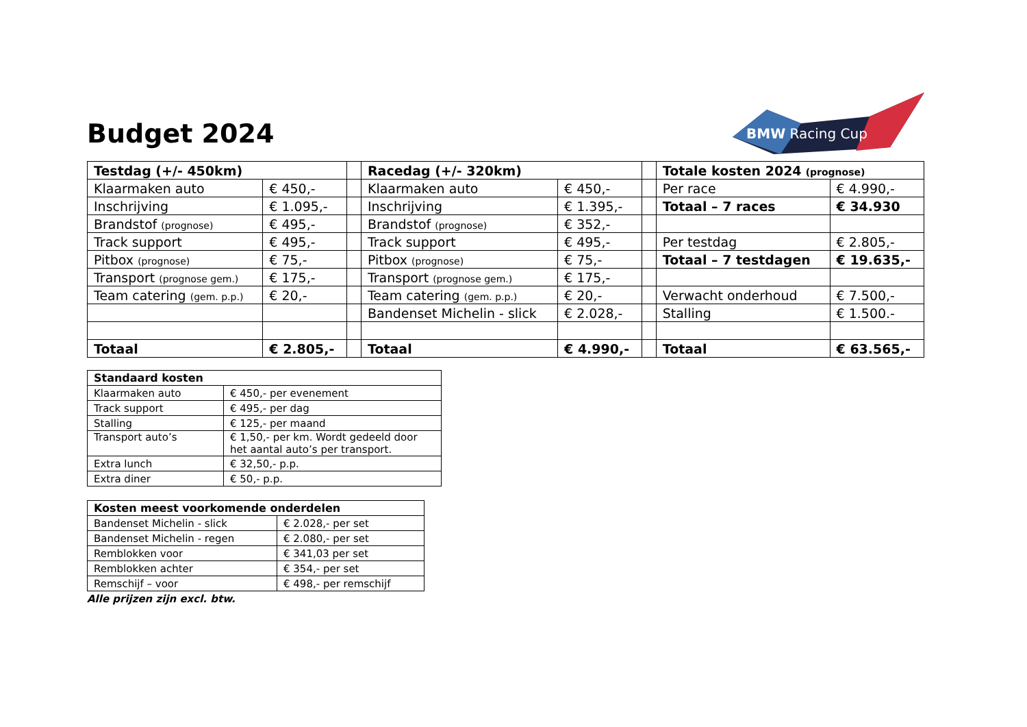Budget 2024
BMW Racing Cup
| Testdag (+/- 450km) | | | Racedag (+/- 320km) | | | Totale kosten 2024 (prognose) | |
| Klaarmaken auto | € 450,- | | Klaarmaken auto | € 450,- | | Per race | € 4.990,- |
| Inschrijving | € 1.095,- | | Inschrijving | € 1.395,- | | Totaal – 7 races | € 34.930 |
| Brandstof (prognose) | € 495,- | | Brandstof (prognose) | € 352,- | | | |
| Track support | € 495,- | | Track support | € 495,- | | Per testdag | € 2.805,- |
| Pitbox (prognose) | € 75,- | | Pitbox (prognose) | € 75,- | | Totaal – 7 testdagen | € 19.635,- |
| Transport (prognose gem.) | € 175,- | | Transport (prognose gem.) | € 175,- | | | |
| Team catering (gem. p.p.) | € 20,- | | Team catering (gem. p.p.) | € 20,- | | Verwacht onderhoud | € 7.500,- |
| | | | Bandenset Michelin - slick | € 2.028,- | | Stalling | € 1.500.- |
| Totaal | € 2.805,- | | Totaal | € 4.990,- | | Totaal | € 63.565,- |
| Standaard kosten | |
| Klaarmaken auto | € 450,- per evenement |
| Track support | € 495,- per dag |
| Stalling | € 125,- per maand |
| Transport auto’s | € 1,50,- per km. Wordt gedeeld door het aantal auto’s per transport. |
| Extra lunch | € 32,50,- p.p. |
| Extra diner | € 50,- p.p. |
| Kosten meest voorkomende onderdelen | |
| Bandenset Michelin - slick | € 2.028,- per set |
| Bandenset Michelin - regen | € 2.080,- per set |
| Remblokken voor | € 341,03 per set |
| Remblokken achter | € 354,- per set |
| Remschijf – voor | € 498,- per remschijf |
Alle prijzen zijn excl. btw.